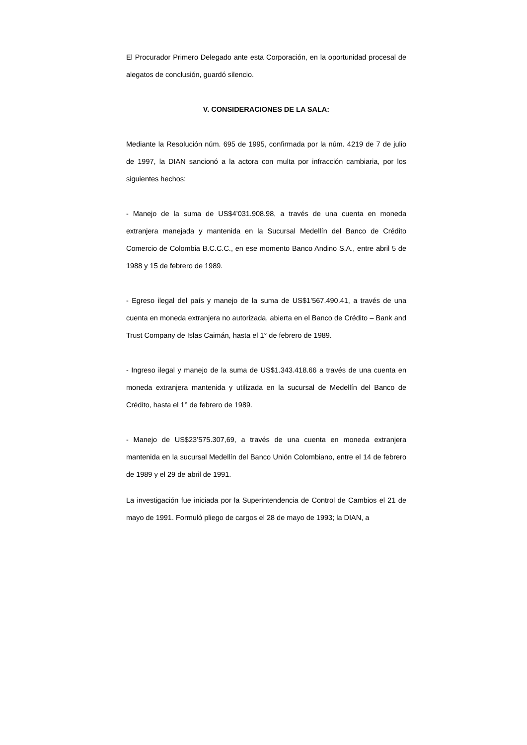El Procurador Primero Delegado ante esta Corporación, en la oportunidad procesal de alegatos de conclusión, guardó silencio.
V. CONSIDERACIONES DE LA SALA:
Mediante la Resolución núm. 695 de 1995, confirmada por la núm. 4219 de 7 de julio de 1997, la DIAN sancionó a la actora con multa por infracción cambiaria, por los siguientes hechos:
- Manejo de la suma de US$4’031.908.98, a través de una cuenta en moneda extranjera manejada y mantenida en la Sucursal Medellín del Banco de Crédito Comercio de Colombia B.C.C.C., en ese momento Banco Andino S.A., entre abril 5 de 1988 y 15 de febrero de 1989.
- Egreso ilegal del país y manejo de la suma de US$1’567.490.41, a través de una cuenta en moneda extranjera no autorizada, abierta en el Banco de Crédito – Bank and Trust Company de Islas Caimán, hasta el 1° de febrero de 1989.
- Ingreso ilegal y manejo de la suma de US$1.343.418.66 a través de una cuenta en moneda extranjera mantenida y utilizada en la sucursal de Medellín del Banco de Crédito, hasta el 1° de febrero de 1989.
- Manejo de US$23’575.307,69, a través de una cuenta en moneda extranjera mantenida en la sucursal Medellín del Banco Unión Colombiano, entre el 14 de febrero de 1989 y el 29 de abril de 1991.
La investigación fue iniciada por la Superintendencia de Control de Cambios el 21 de mayo de 1991. Formuló pliego de cargos el 28 de mayo de 1993; la DIAN, a